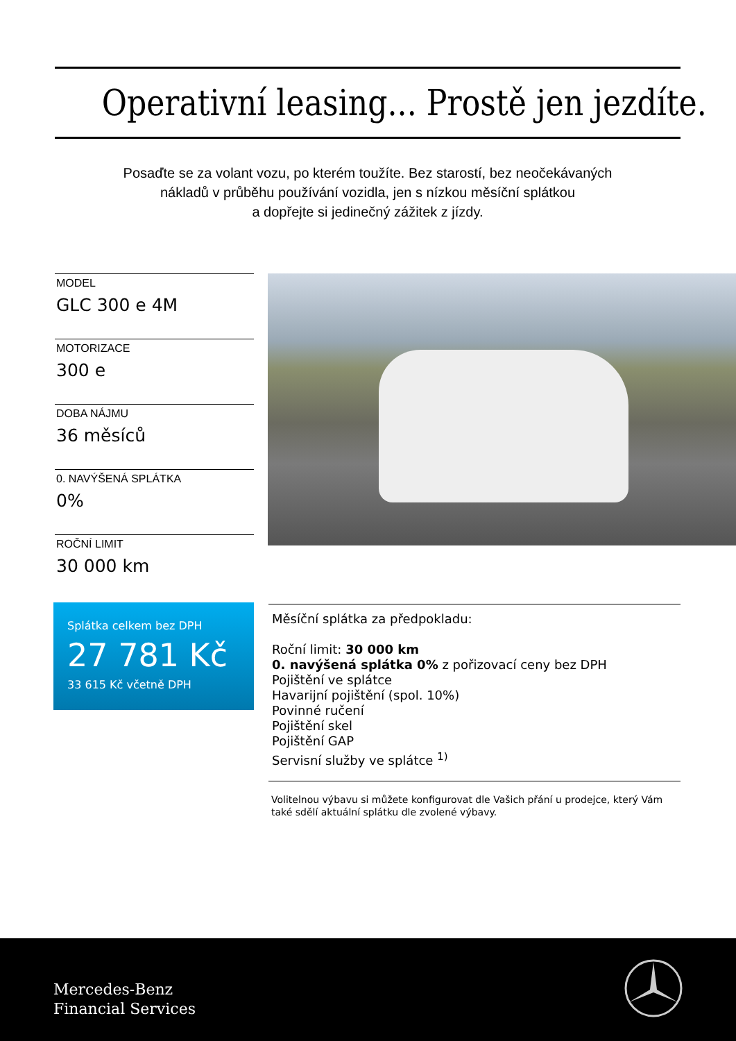Operativní leasing... Prostě jen jezdíte.
Posaďte se za volant vozu, po kterém toužíte. Bez starostí, bez neočekávaných
nákladů v průběhu používání vozidla, jen s nízkou měsíční splátkou
a dopřejte si jedinečný zážitek z jízdy.
MODEL
GLC 300 e 4M
MOTORIZACE
300 e
DOBA NÁJMU
36 měsíců
0. NAVÝŠENÁ SPLÁTKA
0%
ROČNÍ LIMIT
30 000 km
Splátka celkem bez DPH
27 781 Kč
33 615 Kč včetně DPH
Měsíční splátka za předpokladu:
Roční limit: 30 000 km
0. navýšená splátka 0% z pořizovací ceny bez DPH
Pojištění ve splátce
Havarijní pojištění (spol. 10%)
Povinné ručení
Pojištění skel
Pojištění GAP
Servisní služby ve splátce <sup>1)</sup>
Volitelnou výbavu si můžete konfigurovat dle Vašich přání u prodejce, který Vám také sdělí aktuální splátku dle zvolené výbavy.
Mercedes-Benz
Financial Services